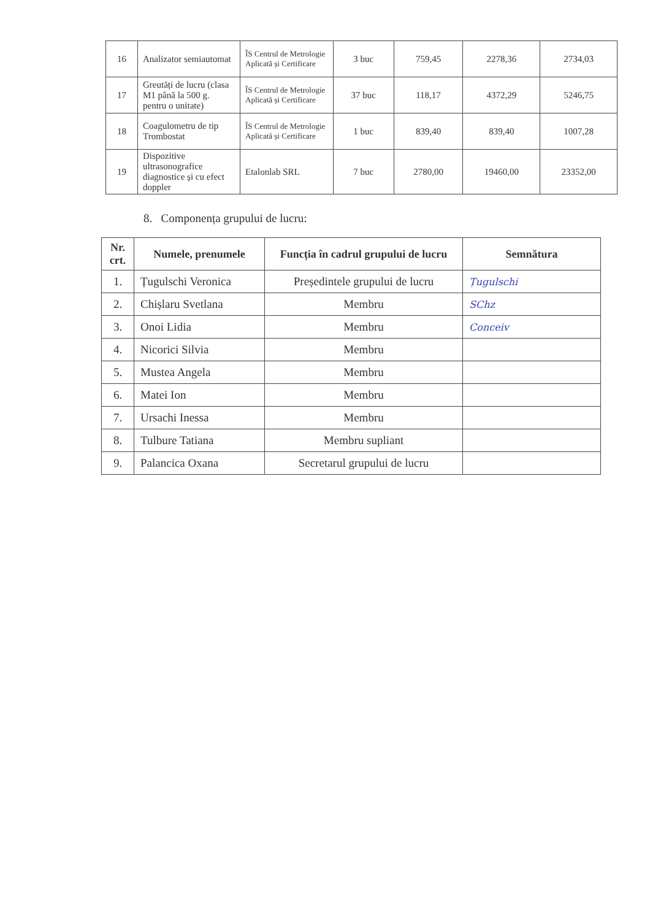| 16 | Analizator semiautomat | ÎS Centrul de Metrologie Aplicată și Certificare | 3 buc | 759,45 | 2278,36 | 2734,03 |
| 17 | Greutăți de lucru (clasa M1 până la 500 g. pentru o unitate) | ÎS Centrul de Metrologie Aplicată și Certificare | 37 buc | 118,17 | 4372,29 | 5246,75 |
| 18 | Coagulometru de tip Trombostat | ÎS Centrul de Metrologie Aplicată și Certificare | 1 buc | 839,40 | 839,40 | 1007,28 |
| 19 | Dispozitive ultrasonografice diagnostice și cu efect doppler | Etalonlab SRL | 7 buc | 2780,00 | 19460,00 | 23352,00 |
8. Componența grupului de lucru:
| Nr. crt. | Numele, prenumele | Funcția în cadrul grupului de lucru | Semnătura |
| --- | --- | --- | --- |
| 1. | Țugulschi Veronica | Președintele grupului de lucru | Țugulschi |
| 2. | Chișlaru Svetlana | Membru | SChz |
| 3. | Onoi Lidia | Membru | Conceiv |
| 4. | Nicorici Silvia | Membru | |
| 5. | Mustea Angela | Membru | |
| 6. | Matei Ion | Membru | |
| 7. | Ursachi Inessa | Membru | |
| 8. | Tulbure Tatiana | Membru supliant | |
| 9. | Palancica Oxana | Secretarul grupului de lucru | |